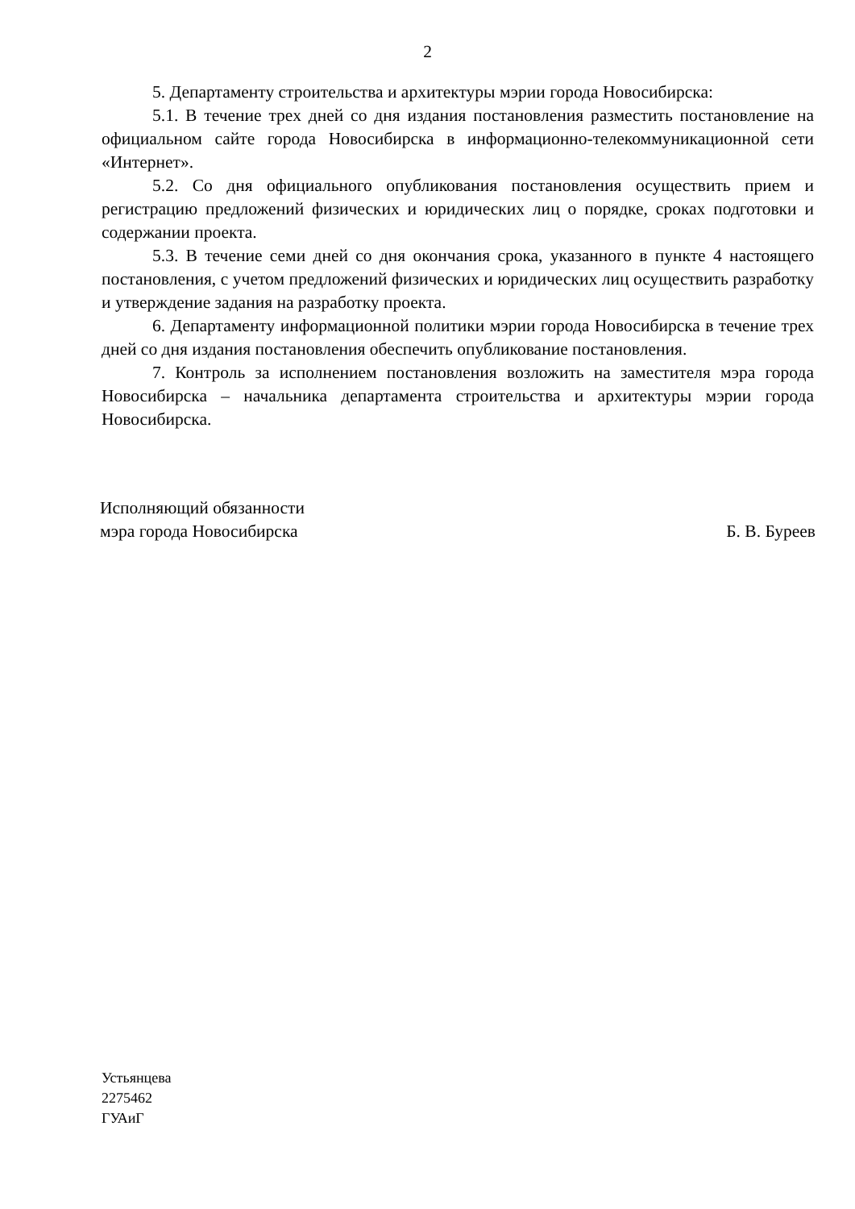2
5. Департаменту строительства и архитектуры мэрии города Новосибирска:
5.1. В течение трех дней со дня издания постановления разместить постановление на официальном сайте города Новосибирска в информационно-телекоммуникационной сети «Интернет».
5.2. Со дня официального опубликования постановления осуществить прием и регистрацию предложений физических и юридических лиц о порядке, сроках подготовки и содержании проекта.
5.3. В течение семи дней со дня окончания срока, указанного в пункте 4 настоящего постановления, с учетом предложений физических и юридических лиц осуществить разработку и утверждение задания на разработку проекта.
6. Департаменту информационной политики мэрии города Новосибирска в течение трех дней со дня издания постановления обеспечить опубликование постановления.
7. Контроль за исполнением постановления возложить на заместителя мэра города Новосибирска – начальника департамента строительства и архитектуры мэрии города Новосибирска.
Исполняющий обязанности
мэра города Новосибирска
Б. В. Буреев
Устьянцева
2275462
ГУАиГ